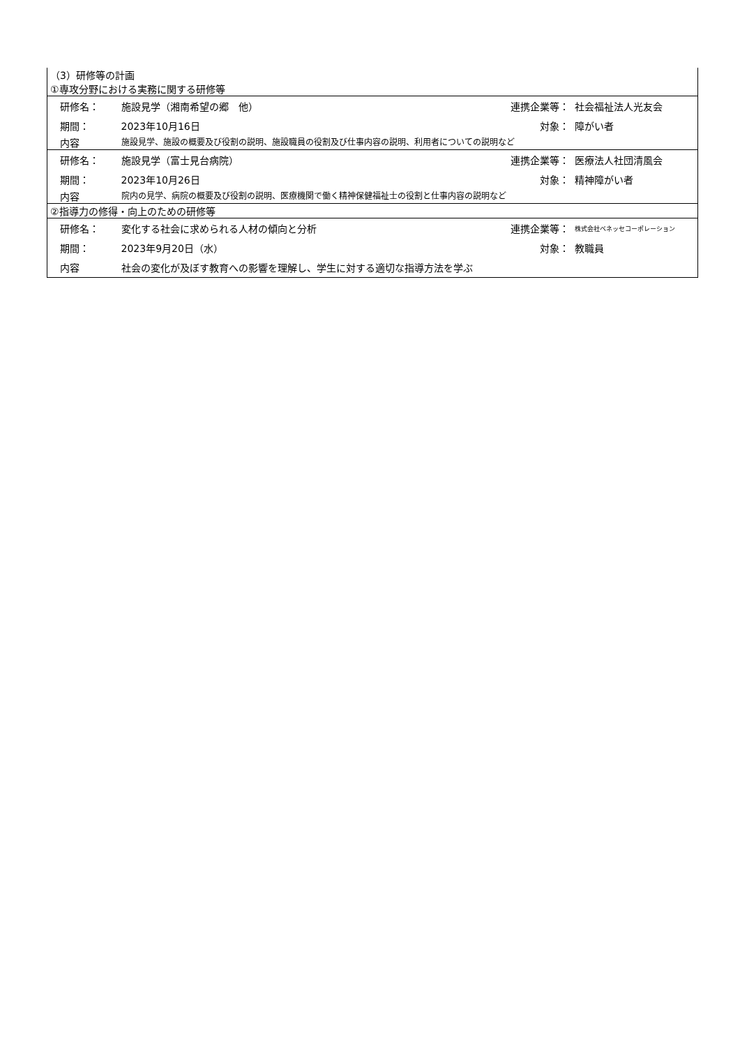| （3）研修等の計画 | | | | |
| ①専攻分野における実務に関する研修等 | | | | |
| | 研修名： | 施設見学（湘南希望の郷 他） | 連携企業等： | 社会福祉法人光友会 |
| | 期間： | 2023年10月16日 | 対象： | 障がい者 |
| | 内容 | 施設見学、施設の概要及び役割の説明、施設職員の役割及び仕事内容の説明、利用者についての説明など | | |
| | 研修名： | 施設見学（富士見台病院） | 連携企業等： | 医療法人社団清風会 |
| | 期間： | 2023年10月26日 | 対象： | 精神障がい者 |
| | 内容 | 院内の見学、病院の概要及び役割の説明、医療機関で働く精神保健福祉士の役割と仕事内容の説明など | | |
| ②指導力の修得・向上のための研修等 | | | | |
| | 研修名： | 変化する社会に求められる人材の傾向と分析 | 連携企業等： | 株式会社ベネッセコーポレーション |
| | 期間： | 2023年9月20日（水） | 対象： | 教職員 |
| | 内容 | 社会の変化が及ぼす教育への影響を理解し、学生に対する適切な指導方法を学ぶ | | |